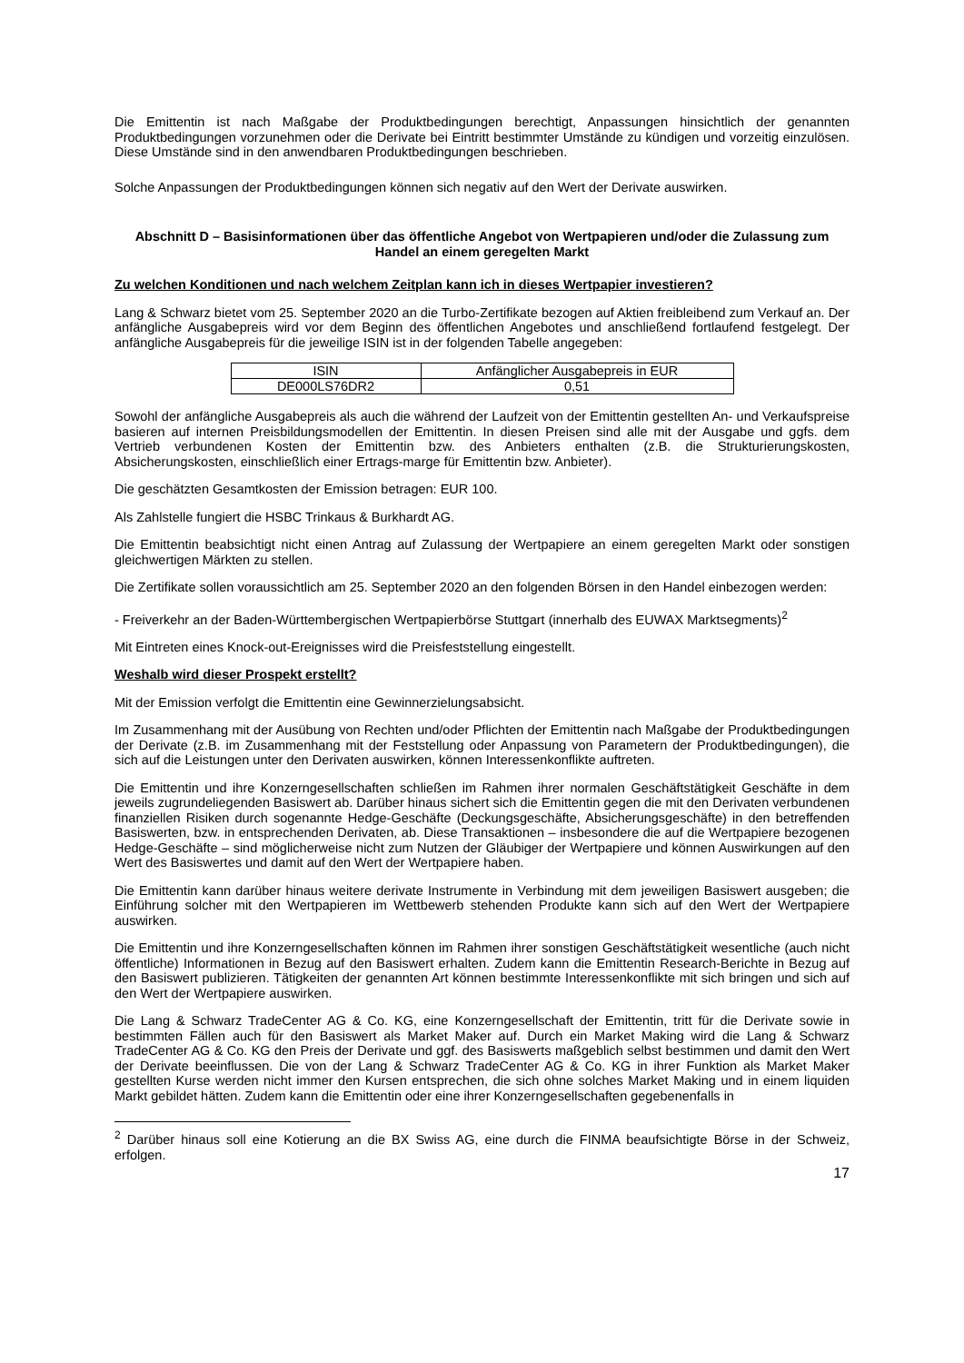Die Emittentin ist nach Maßgabe der Produktbedingungen berechtigt, Anpassungen hinsichtlich der genannten Produktbedingungen vorzunehmen oder die Derivate bei Eintritt bestimmter Umstände zu kündigen und vorzeitig einzulösen. Diese Umstände sind in den anwendbaren Produktbedingungen beschrieben.
Solche Anpassungen der Produktbedingungen können sich negativ auf den Wert der Derivate auswirken.
Abschnitt D – Basisinformationen über das öffentliche Angebot von Wertpapieren und/oder die Zulassung zum Handel an einem geregelten Markt
Zu welchen Konditionen und nach welchem Zeitplan kann ich in dieses Wertpapier investieren?
Lang & Schwarz bietet vom 25. September 2020 an die Turbo-Zertifikate bezogen auf Aktien freibleibend zum Verkauf an. Der anfängliche Ausgabepreis wird vor dem Beginn des öffentlichen Angebotes und anschließend fortlaufend festgelegt. Der anfängliche Ausgabepreis für die jeweilige ISIN ist in der folgenden Tabelle angegeben:
| ISIN | Anfänglicher Ausgabepreis in EUR |
| DE000LS76DR2 | 0,51 |
Sowohl der anfängliche Ausgabepreis als auch die während der Laufzeit von der Emittentin gestellten An- und Verkaufspreise basieren auf internen Preisbildungsmodellen der Emittentin. In diesen Preisen sind alle mit der Ausgabe und ggfs. dem Vertrieb verbundenen Kosten der Emittentin bzw. des Anbieters enthalten (z.B. die Strukturierungskosten, Absicherungskosten, einschließlich einer Ertrags-marge für Emittentin bzw. Anbieter).
Die geschätzten Gesamtkosten der Emission betragen: EUR 100.
Als Zahlstelle fungiert die HSBC Trinkaus & Burkhardt AG.
Die Emittentin beabsichtigt nicht einen Antrag auf Zulassung der Wertpapiere an einem geregelten Markt oder sonstigen gleichwertigen Märkten zu stellen.
Die Zertifikate sollen voraussichtlich am 25. September 2020 an den folgenden Börsen in den Handel einbezogen werden:
- Freiverkehr an der Baden-Württembergischen Wertpapierbörse Stuttgart (innerhalb des EUWAX Marktsegments)<sup>2</sup>
Mit Eintreten eines Knock-out-Ereignisses wird die Preisfeststellung eingestellt.
Weshalb wird dieser Prospekt erstellt?
Mit der Emission verfolgt die Emittentin eine Gewinnerzielungsabsicht.
Im Zusammenhang mit der Ausübung von Rechten und/oder Pflichten der Emittentin nach Maßgabe der Produktbedingungen der Derivate (z.B. im Zusammenhang mit der Feststellung oder Anpassung von Parametern der Produktbedingungen), die sich auf die Leistungen unter den Derivaten auswirken, können Interessenkonflikte auftreten.
Die Emittentin und ihre Konzerngesellschaften schließen im Rahmen ihrer normalen Geschäftstätigkeit Geschäfte in dem jeweils zugrundeliegenden Basiswert ab. Darüber hinaus sichert sich die Emittentin gegen die mit den Derivaten verbundenen finanziellen Risiken durch sogenannte Hedge-Geschäfte (Deckungsgeschäfte, Absicherungsgeschäfte) in den betreffenden Basiswerten, bzw. in entsprechenden Derivaten, ab. Diese Transaktionen – insbesondere die auf die Wertpapiere bezogenen Hedge-Geschäfte – sind möglicherweise nicht zum Nutzen der Gläubiger der Wertpapiere und können Auswirkungen auf den Wert des Basiswertes und damit auf den Wert der Wertpapiere haben.
Die Emittentin kann darüber hinaus weitere derivate Instrumente in Verbindung mit dem jeweiligen Basiswert ausgeben; die Einführung solcher mit den Wertpapieren im Wettbewerb stehenden Produkte kann sich auf den Wert der Wertpapiere auswirken.
Die Emittentin und ihre Konzerngesellschaften können im Rahmen ihrer sonstigen Geschäftstätigkeit wesentliche (auch nicht öffentliche) Informationen in Bezug auf den Basiswert erhalten. Zudem kann die Emittentin Research-Berichte in Bezug auf den Basiswert publizieren. Tätigkeiten der genannten Art können bestimmte Interessenkonflikte mit sich bringen und sich auf den Wert der Wertpapiere auswirken.
Die Lang & Schwarz TradeCenter AG & Co. KG, eine Konzerngesellschaft der Emittentin, tritt für die Derivate sowie in bestimmten Fällen auch für den Basiswert als Market Maker auf. Durch ein Market Making wird die Lang & Schwarz TradeCenter AG & Co. KG den Preis der Derivate und ggf. des Basiswerts maßgeblich selbst bestimmen und damit den Wert der Derivate beeinflussen. Die von der Lang & Schwarz TradeCenter AG & Co. KG in ihrer Funktion als Market Maker gestellten Kurse werden nicht immer den Kursen entsprechen, die sich ohne solches Market Making und in einem liquiden Markt gebildet hätten. Zudem kann die Emittentin oder eine ihrer Konzerngesellschaften gegebenenfalls in
<sup>2</sup> Darüber hinaus soll eine Kotierung an die BX Swiss AG, eine durch die FINMA beaufsichtigte Börse in der Schweiz, erfolgen.
17